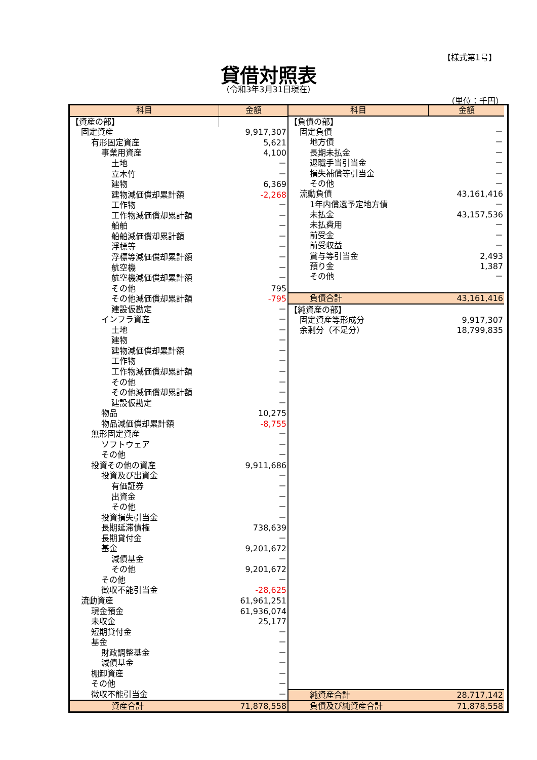【様式第1号】
貸借対照表
（令和3年3月31日現在）
（単位：千円）
| 科目 | 金額 |
| --- | --- |
| 【資産の部】 | |
| 固定資産 | 9,917,307 |
| 有形固定資産 | 5,621 |
| 事業用資産 | 4,100 |
| 土地 | － |
| 立木竹 | － |
| 建物 | 6,369 |
| 建物減価償却累計額 | -2,268 |
| 工作物 | － |
| 工作物減価償却累計額 | － |
| 船舶 | － |
| 船舶減価償却累計額 | － |
| 浮標等 | － |
| 浮標等減価償却累計額 | － |
| 航空機 | － |
| 航空機減価償却累計額 | － |
| その他 | 795 |
| その他減価償却累計額 | -795 |
| 建設仮勘定 | － |
| インフラ資産 | － |
| 土地 | － |
| 建物 | － |
| 建物減価償却累計額 | － |
| 工作物 | － |
| 工作物減価償却累計額 | － |
| その他 | － |
| その他減価償却累計額 | － |
| 建設仮勘定 | － |
| 物品 | 10,275 |
| 物品減価償却累計額 | -8,755 |
| 無形固定資産 | － |
| ソフトウェア | － |
| その他 | － |
| 投資その他の資産 | 9,911,686 |
| 投資及び出資金 | － |
| 有価証券 | － |
| 出資金 | － |
| その他 | － |
| 投資損失引当金 | － |
| 長期延滞債権 | 738,639 |
| 長期貸付金 | － |
| 基金 | 9,201,672 |
| 減債基金 | － |
| その他 | 9,201,672 |
| その他 | － |
| 徴収不能引当金 | -28,625 |
| 流動資産 | 61,961,251 |
| 現金預金 | 61,936,074 |
| 未収金 | 25,177 |
| 短期貸付金 | － |
| 基金 | － |
| 財政調整基金 | － |
| 減債基金 | － |
| 棚卸資産 | － |
| その他 | － |
| 徴収不能引当金 | － |
| 資産合計 | 71,878,558 |
| 科目 | 金額 |
| --- | --- |
| 【負債の部】 | |
| 固定負債 | － |
| 地方債 | － |
| 長期未払金 | － |
| 退職手当引当金 | － |
| 損失補償等引当金 | － |
| その他 | － |
| 流動負債 | 43,161,416 |
| 1年内償還予定地方債 | － |
| 未払金 | 43,157,536 |
| 未払費用 | － |
| 前受金 | － |
| 前受収益 | － |
| 賞与等引当金 | 2,493 |
| 預り金 | 1,387 |
| その他 | － |
| 負債合計 | 43,161,416 |
| 【純資産の部】 | |
| 固定資産等形成分 | 9,917,307 |
| 余剰分（不足分） | 18,799,835 |
| 純資産合計 | 28,717,142 |
| 負債及び純資産合計 | 71,878,558 |